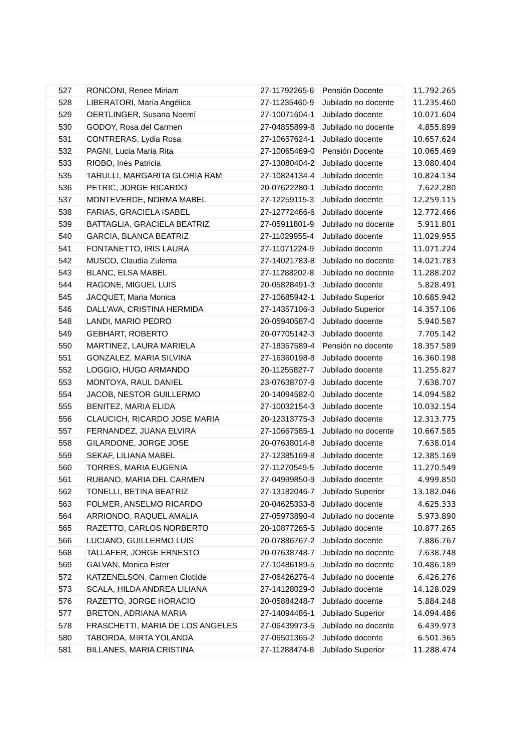| 527 | RONCONI, Renee Miriam | 27-11792265-6 | Pensión Docente | 11.792.265 |
| 528 | LIBERATORI, María Angélica | 27-11235460-9 | Jubilado no docente | 11.235.460 |
| 529 | OERTLINGER, Susana Noemí | 27-10071604-1 | Jubilado docente | 10.071.604 |
| 530 | GODOY, Rosa del Carmen | 27-04855899-8 | Jubilado no docente | 4.855.899 |
| 531 | CONTRERAS, Lydia Rosa | 27-10657624-1 | Jubilado docente | 10.657.624 |
| 532 | PAGNI, Lucia Maria Rita | 27-10065469-0 | Pensión Docente | 10.065.469 |
| 533 | RIOBO, Inés Patricia | 27-13080404-2 | Jubilado docente | 13.080.404 |
| 535 | TARULLI, MARGARITA GLORIA RAM | 27-10824134-4 | Jubilado docente | 10.824.134 |
| 536 | PETRIC, JORGE RICARDO | 20-07622280-1 | Jubilado docente | 7.622.280 |
| 537 | MONTEVERDE, NORMA MABEL | 27-12259115-3 | Jubilado docente | 12.259.115 |
| 538 | FARIAS, GRACIELA ISABEL | 27-12772466-6 | Jubilado docente | 12.772.466 |
| 539 | BATTAGLIA, GRACIELA BEATRIZ | 27-05911801-9 | Jubilado no docente | 5.911.801 |
| 540 | GARCIA, BLANCA BEATRIZ | 27-11029955-4 | Jubilado docente | 11.029.955 |
| 541 | FONTANETTO, IRIS LAURA | 27-11071224-9 | Jubilado docente | 11.071.224 |
| 542 | MUSCO, Claudia Zulema | 27-14021783-8 | Jubilado no docente | 14.021.783 |
| 543 | BLANC, ELSA MABEL | 27-11288202-8 | Jubilado no docente | 11.288.202 |
| 544 | RAGONE, MIGUEL LUIS | 20-05828491-3 | Jubilado docente | 5.828.491 |
| 545 | JACQUET, Maria Monica | 27-10685942-1 | Jubilado Superior | 10.685.942 |
| 546 | DALL'AVA, CRISTINA HERMIDA | 27-14357106-3 | Jubilado Superior | 14.357.106 |
| 548 | LANDI, MARIO PEDRO | 20-05940587-0 | Jubilado docente | 5.940.587 |
| 549 | GEBHART, ROBERTO | 20-07705142-3 | Jubilado docente | 7.705.142 |
| 550 | MARTINEZ, LAURA MARIELA | 27-18357589-4 | Pensión no docente | 18.357.589 |
| 551 | GONZALEZ, MARIA SILVINA | 27-16360198-8 | Jubilado docente | 16.360.198 |
| 552 | LOGGIO, HUGO ARMANDO | 20-11255827-7 | Jubilado docente | 11.255.827 |
| 553 | MONTOYA, RAUL DANIEL | 23-07638707-9 | Jubilado docente | 7.638.707 |
| 554 | JACOB, NESTOR GUILLERMO | 20-14094582-0 | Jubilado docente | 14.094.582 |
| 555 | BENITEZ, MARIA ELIDA | 27-10032154-3 | Jubilado docente | 10.032.154 |
| 556 | CLAUCICH, RICARDO JOSE MARIA | 20-12313775-3 | Jubilado docente | 12.313.775 |
| 557 | FERNANDEZ, JUANA ELVIRA | 27-10667585-1 | Jubilado no docente | 10.667.585 |
| 558 | GILARDONE, JORGE JOSE | 20-07638014-8 | Jubilado docente | 7.638.014 |
| 559 | SEKAF, LILIANA MABEL | 27-12385169-8 | Jubilado docente | 12.385.169 |
| 560 | TORRES, MARIA EUGENIA | 27-11270549-5 | Jubilado docente | 11.270.549 |
| 561 | RUBANO, MARIA DEL CARMEN | 27-04999850-9 | Jubilado docente | 4.999.850 |
| 562 | TONELLI, BETINA BEATRIZ | 27-13182046-7 | Jubilado Superior | 13.182.046 |
| 563 | FOLMER, ANSELMO RICARDO | 20-04625333-8 | Jubilado docente | 4.625.333 |
| 564 | ARRIONDO, RAQUEL AMALIA | 27-05973890-4 | Jubilado no docente | 5.973.890 |
| 565 | RAZETTO, CARLOS NORBERTO | 20-10877265-5 | Jubilado docente | 10.877.265 |
| 566 | LUCIANO, GUILLERMO LUIS | 20-07886767-2 | Jubilado docente | 7.886.767 |
| 568 | TALLAFER, JORGE ERNESTO | 20-07638748-7 | Jubilado no docente | 7.638.748 |
| 569 | GALVAN, Monica Ester | 27-10486189-5 | Jubilado no docente | 10.486.189 |
| 572 | KATZENELSON, Carmen Clotilde | 27-06426276-4 | Jubilado no docente | 6.426.276 |
| 573 | SCALA, HILDA ANDREA LILIANA | 27-14128029-0 | Jubilado docente | 14.128.029 |
| 576 | RAZETTO, JORGE HORACIO | 20-05884248-7 | Jubilado docente | 5.884.248 |
| 577 | BRETON, ADRIANA MARIA | 27-14094486-1 | Jubilado Superior | 14.094.486 |
| 578 | FRASCHETTI, MARIA DE LOS ANGELES | 27-06439973-5 | Jubilado no docente | 6.439.973 |
| 580 | TABORDA, MIRTA YOLANDA | 27-06501365-2 | Jubilado docente | 6.501.365 |
| 581 | BILLANES, MARIA CRISTINA | 27-11288474-8 | Jubilado Superior | 11.288.474 |